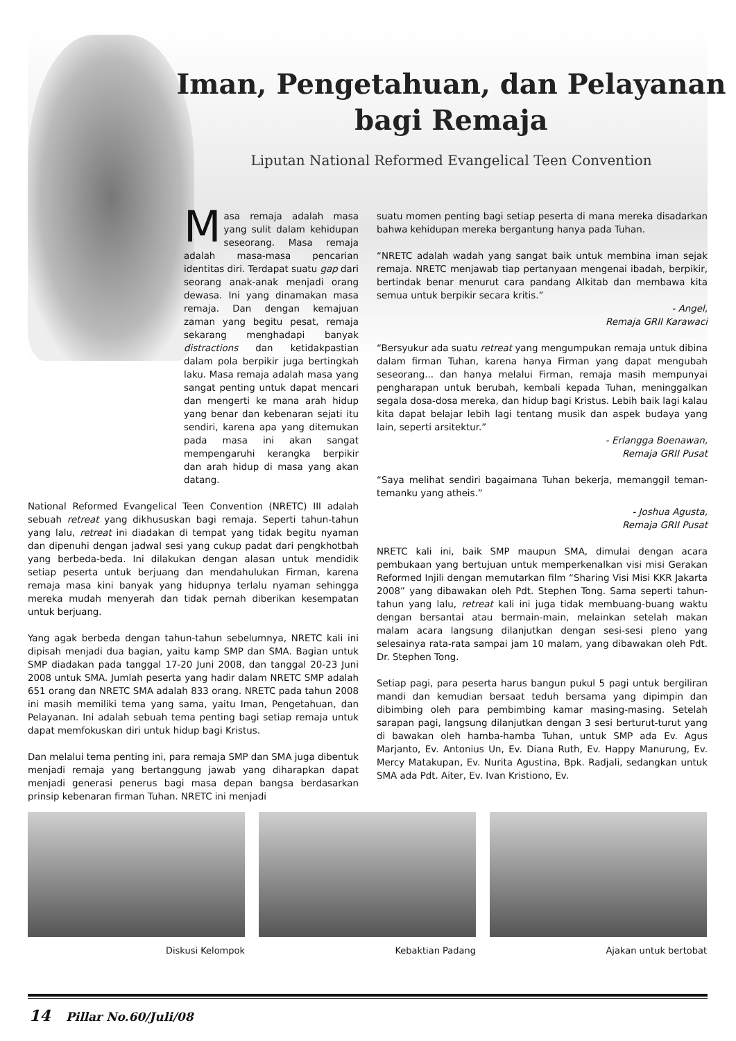Iman, Pengetahuan, dan Pelayanan
bagi Remaja
Liputan National Reformed Evangelical Teen Convention
Masa remaja adalah masa yang sulit dalam kehidupan seseorang. Masa remaja adalah masa-masa pencarian identitas diri. Terdapat suatu gap dari seorang anak-anak menjadi orang dewasa. Ini yang dinamakan masa remaja. Dan dengan kemajuan zaman yang begitu pesat, remaja sekarang menghadapi banyak distractions dan ketidakpastian dalam pola berpikir juga bertingkah laku. Masa remaja adalah masa yang sangat penting untuk dapat mencari dan mengerti ke mana arah hidup yang benar dan kebenaran sejati itu sendiri, karena apa yang ditemukan pada masa ini akan sangat mempengaruhi kerangka berpikir dan arah hidup di masa yang akan datang.
National Reformed Evangelical Teen Convention (NRETC) III adalah sebuah retreat yang dikhususkan bagi remaja. Seperti tahun-tahun yang lalu, retreat ini diadakan di tempat yang tidak begitu nyaman dan dipenuhi dengan jadwal sesi yang cukup padat dari pengkhotbah yang berbeda-beda. Ini dilakukan dengan alasan untuk mendidik setiap peserta untuk berjuang dan mendahulukan Firman, karena remaja masa kini banyak yang hidupnya terlalu nyaman sehingga mereka mudah menyerah dan tidak pernah diberikan kesempatan untuk berjuang.
Yang agak berbeda dengan tahun-tahun sebelumnya, NRETC kali ini dipisah menjadi dua bagian, yaitu kamp SMP dan SMA. Bagian untuk SMP diadakan pada tanggal 17-20 Juni 2008, dan tanggal 20-23 Juni 2008 untuk SMA. Jumlah peserta yang hadir dalam NRETC SMP adalah 651 orang dan NRETC SMA adalah 833 orang. NRETC pada tahun 2008 ini masih memiliki tema yang sama, yaitu Iman, Pengetahuan, dan Pelayanan. Ini adalah sebuah tema penting bagi setiap remaja untuk dapat memfokuskan diri untuk hidup bagi Kristus.
Dan melalui tema penting ini, para remaja SMP dan SMA juga dibentuk menjadi remaja yang bertanggung jawab yang diharapkan dapat menjadi generasi penerus bagi masa depan bangsa berdasarkan prinsip kebenaran firman Tuhan. NRETC ini menjadi
suatu momen penting bagi setiap peserta di mana mereka disadarkan bahwa kehidupan mereka bergantung hanya pada Tuhan.
“NRETC adalah wadah yang sangat baik untuk membina iman sejak remaja. NRETC menjawab tiap pertanyaan mengenai ibadah, berpikir, bertindak benar menurut cara pandang Alkitab dan membawa kita semua untuk berpikir secara kritis.”
- Angel,
Remaja GRII Karawaci
“Bersyukur ada suatu retreat yang mengumpukan remaja untuk dibina dalam firman Tuhan, karena hanya Firman yang dapat mengubah seseorang... dan hanya melalui Firman, remaja masih mempunyai pengharapan untuk berubah, kembali kepada Tuhan, meninggalkan segala dosa-dosa mereka, dan hidup bagi Kristus. Lebih baik lagi kalau kita dapat belajar lebih lagi tentang musik dan aspek budaya yang lain, seperti arsitektur.”
- Erlangga Boenawan,
Remaja GRII Pusat
“Saya melihat sendiri bagaimana Tuhan bekerja, memanggil teman-temanku yang atheis.”
- Joshua Agusta,
Remaja GRII Pusat
NRETC kali ini, baik SMP maupun SMA, dimulai dengan acara pembukaan yang bertujuan untuk memperkenalkan visi misi Gerakan Reformed Injili dengan memutarkan film “Sharing Visi Misi KKR Jakarta 2008” yang dibawakan oleh Pdt. Stephen Tong. Sama seperti tahun-tahun yang lalu, retreat kali ini juga tidak membuang-buang waktu dengan bersantai atau bermain-main, melainkan setelah makan malam acara langsung dilanjutkan dengan sesi-sesi pleno yang selesainya rata-rata sampai jam 10 malam, yang dibawakan oleh Pdt. Dr. Stephen Tong.
Setiap pagi, para peserta harus bangun pukul 5 pagi untuk bergiliran mandi dan kemudian bersaat teduh bersama yang dipimpin dan dibimbing oleh para pembimbing kamar masing-masing. Setelah sarapan pagi, langsung dilanjutkan dengan 3 sesi berturut-turut yang di bawakan oleh hamba-hamba Tuhan, untuk SMP ada Ev. Agus Marjanto, Ev. Antonius Un, Ev. Diana Ruth, Ev. Happy Manurung, Ev. Mercy Matakupan, Ev. Nurita Agustina, Bpk. Radjali, sedangkan untuk SMA ada Pdt. Aiter, Ev. Ivan Kristiono, Ev.
Diskusi Kelompok Kebaktian Padang Ajakan untuk bertobat
14 Pillar No.60/Juli/08